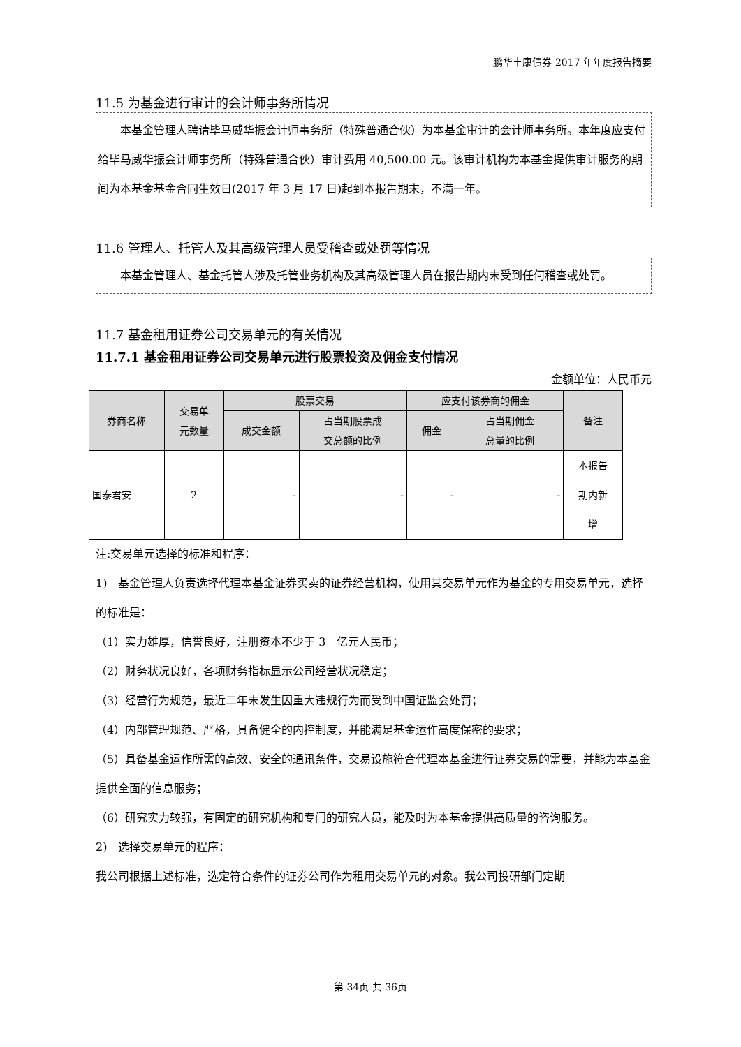鹏华丰康债券 2017 年年度报告摘要
11.5 为基金进行审计的会计师事务所情况
本基金管理人聘请毕马威华振会计师事务所（特殊普通合伙）为本基金审计的会计师事务所。本年度应支付给毕马威华振会计师事务所（特殊普通合伙）审计费用 40,500.00 元。该审计机构为本基金提供审计服务的期间为本基金基金合同生效日(2017 年 3 月 17 日)起到本报告期末，不满一年。
11.6 管理人、托管人及其高级管理人员受稽查或处罚等情况
本基金管理人、基金托管人涉及托管业务机构及其高级管理人员在报告期内未受到任何稽查或处罚。
11.7 基金租用证券公司交易单元的有关情况
11.7.1 基金租用证券公司交易单元进行股票投资及佣金支付情况
金额单位：人民币元
| 券商名称 | 交易单 元数量 | 股票交易 | | 应支付该券商的佣金 | | 备注 |
| --- | --- | --- | --- | --- | --- | --- |
| | | 成交金额 | 占当期股票成 交总额的比例 | 佣金 | 占当期佣金 总量的比例 | |
| 国泰君安 | 2 | - | - | - | - | 本报告 期内新 增 |
注:交易单元选择的标准和程序：
1)　基金管理人负责选择代理本基金证券买卖的证券经营机构，使用其交易单元作为基金的专用交易单元，选择的标准是：
（1）实力雄厚，信誉良好，注册资本不少于 3　亿元人民币；
（2）财务状况良好，各项财务指标显示公司经营状况稳定；
（3）经营行为规范，最近二年未发生因重大违规行为而受到中国证监会处罚；
（4）内部管理规范、严格，具备健全的内控制度，并能满足基金运作高度保密的要求；
（5）具备基金运作所需的高效、安全的通讯条件，交易设施符合代理本基金进行证券交易的需要，并能为本基金提供全面的信息服务；
（6）研究实力较强，有固定的研究机构和专门的研究人员，能及时为本基金提供高质量的咨询服务。
2)　选择交易单元的程序：
我公司根据上述标准，选定符合条件的证券公司作为租用交易单元的对象。我公司投研部门定期
第 34页 共 36页